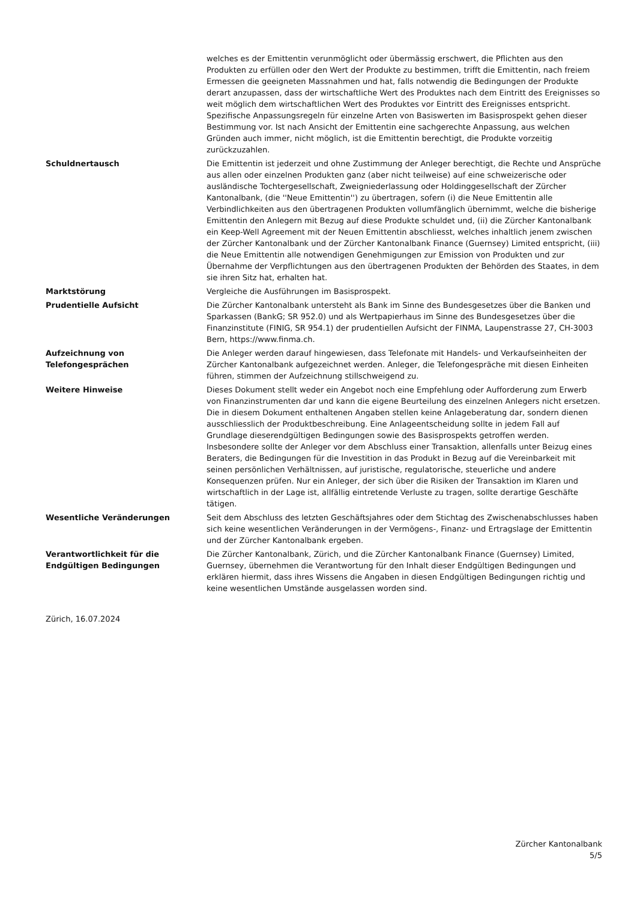welches es der Emittentin verunmöglicht oder übermässig erschwert, die Pflichten aus den Produkten zu erfüllen oder den Wert der Produkte zu bestimmen, trifft die Emittentin, nach freiem Ermessen die geeigneten Massnahmen und hat, falls notwendig die Bedingungen der Produkte derart anzupassen, dass der wirtschaftliche Wert des Produktes nach dem Eintritt des Ereignisses so weit möglich dem wirtschaftlichen Wert des Produktes vor Eintritt des Ereignisses entspricht. Spezifische Anpassungsregeln für einzelne Arten von Basiswerten im Basisprospekt gehen dieser Bestimmung vor. Ist nach Ansicht der Emittentin eine sachgerechte Anpassung, aus welchen Gründen auch immer, nicht möglich, ist die Emittentin berechtigt, die Produkte vorzeitig zurückzuzahlen.
Schuldnertausch Die Emittentin ist jederzeit und ohne Zustimmung der Anleger berechtigt, die Rechte und Ansprüche aus allen oder einzelnen Produkten ganz (aber nicht teilweise) auf eine schweizerische oder ausländische Tochtergesellschaft, Zweigniederlassung oder Holdinggesellschaft der Zürcher Kantonalbank, (die ''Neue Emittentin'') zu übertragen, sofern (i) die Neue Emittentin alle Verbindlichkeiten aus den übertragenen Produkten vollumfänglich übernimmt, welche die bisherige Emittentin den Anlegern mit Bezug auf diese Produkte schuldet und, (ii) die Zürcher Kantonalbank ein Keep-Well Agreement mit der Neuen Emittentin abschliesst, welches inhaltlich jenem zwischen der Zürcher Kantonalbank und der Zürcher Kantonalbank Finance (Guernsey) Limited entspricht, (iii) die Neue Emittentin alle notwendigen Genehmigungen zur Emission von Produkten und zur Übernahme der Verpflichtungen aus den übertragenen Produkten der Behörden des Staates, in dem sie ihren Sitz hat, erhalten hat.
Marktstörung Vergleiche die Ausführungen im Basisprospekt.
Prudentielle Aufsicht Die Zürcher Kantonalbank untersteht als Bank im Sinne des Bundesgesetzes über die Banken und Sparkassen (BankG; SR 952.0) und als Wertpapierhaus im Sinne des Bundesgesetzes über die Finanzinstitute (FINIG, SR 954.1) der prudentiellen Aufsicht der FINMA, Laupenstrasse 27, CH-3003 Bern, https://www.finma.ch.
Aufzeichnung von
Telefongesprächen
Die Anleger werden darauf hingewiesen, dass Telefonate mit Handels- und Verkaufseinheiten der Zürcher Kantonalbank aufgezeichnet werden. Anleger, die Telefongespräche mit diesen Einheiten führen, stimmen der Aufzeichnung stillschweigend zu.
Weitere Hinweise Dieses Dokument stellt weder ein Angebot noch eine Empfehlung oder Aufforderung zum Erwerb von Finanzinstrumenten dar und kann die eigene Beurteilung des einzelnen Anlegers nicht ersetzen. Die in diesem Dokument enthaltenen Angaben stellen keine Anlageberatung dar, sondern dienen ausschliesslich der Produktbeschreibung. Eine Anlageentscheidung sollte in jedem Fall auf Grundlage dieserendgültigen Bedingungen sowie des Basisprospekts getroffen werden. Insbesondere sollte der Anleger vor dem Abschluss einer Transaktion, allenfalls unter Beizug eines Beraters, die Bedingungen für die Investition in das Produkt in Bezug auf die Vereinbarkeit mit seinen persönlichen Verhältnissen, auf juristische, regulatorische, steuerliche und andere Konsequenzen prüfen. Nur ein Anleger, der sich über die Risiken der Transaktion im Klaren und wirtschaftlich in der Lage ist, allfällig eintretende Verluste zu tragen, sollte derartige Geschäfte tätigen.
Wesentliche Veränderungen Seit dem Abschluss des letzten Geschäftsjahres oder dem Stichtag des Zwischenabschlusses haben sich keine wesentlichen Veränderungen in der Vermögens-, Finanz- und Ertragslage der Emittentin und der Zürcher Kantonalbank ergeben.
Verantwortlichkeit für die
Endgültigen Bedingungen
Die Zürcher Kantonalbank, Zürich, und die Zürcher Kantonalbank Finance (Guernsey) Limited, Guernsey, übernehmen die Verantwortung für den Inhalt dieser Endgültigen Bedingungen und erklären hiermit, dass ihres Wissens die Angaben in diesen Endgültigen Bedingungen richtig und keine wesentlichen Umstände ausgelassen worden sind.
Zürich, 16.07.2024
Zürcher Kantonalbank
5/5